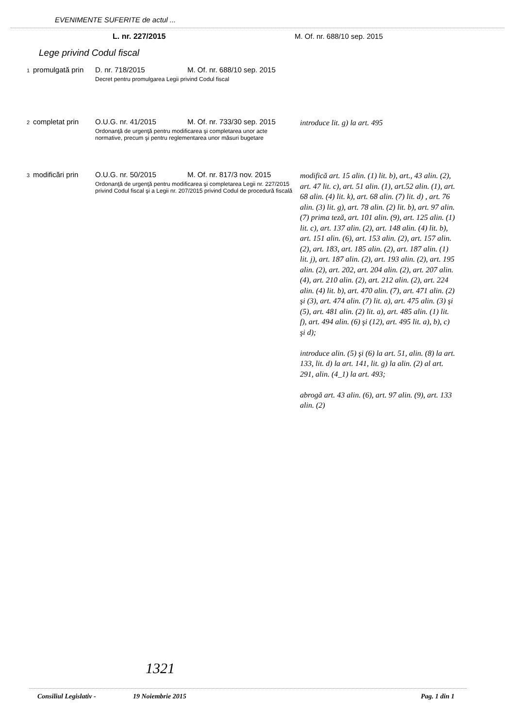EVENIMENTE SUFERITE de actul ...
L. nr. 227/2015 M. Of. nr. 688/10 sep. 2015
Lege privind Codul fiscal
| 1 | promulgată prin | D. nr. 718/2015 M. Of. nr. 688/10 sep. 2015 Decret pentru promulgarea Legii privind Codul fiscal | |
| 2 | completat prin | O.U.G. nr. 41/2015 M. Of. nr. 733/30 sep. 2015 Ordonanţă de urgenţă pentru modificarea şi completarea unor acte normative, precum şi pentru reglementarea unor măsuri bugetare | introduce lit. g) la art. 495 |
| 3 | modificări prin | O.U.G. nr. 50/2015 M. Of. nr. 817/3 nov. 2015 Ordonanţă de urgenţă pentru modificarea şi completarea Legii nr. 227/2015 privind Codul fiscal şi a Legii nr. 207/2015 privind Codul de procedură fiscală | modifică art. 15 alin. (1) lit. b), art., 43 alin. (2), art. 47 lit. c), art. 51 alin. (1), art.52 alin. (1), art. 68 alin. (4) lit. k), art. 68 alin. (7) lit. d) , art. 76 alin. (3) lit. g), art. 78 alin. (2) lit. b), art. 97 alin. (7) prima teză, art. 101 alin. (9), art. 125 alin. (1) lit. c), art. 137 alin. (2), art. 148 alin. (4) lit. b), art. 151 alin. (6), art. 153 alin. (2), art. 157 alin. (2), art. 183, art. 185 alin. (2), art. 187 alin. (1) lit. j), art. 187 alin. (2), art. 193 alin. (2), art. 195 alin. (2), art. 202, art. 204 alin. (2), art. 207 alin. (4), art. 210 alin. (2), art. 212 alin. (2), art. 224 alin. (4) lit. b), art. 470 alin. (7), art. 471 alin. (2) şi (3), art. 474 alin. (7) lit. a), art. 475 alin. (3) şi (5), art. 481 alin. (2) lit. a), art. 485 alin. (1) lit. f), art. 494 alin. (6) şi (12), art. 495 lit. a), b), c) şi d); introduce alin. (5) şi (6) la art. 51, alin. (8) la art. 133, lit. d) la art. 141, lit. g) la alin. (2) al art. 291, alin. (4_1) la art. 493; abrogă art. 43 alin. (6), art. 97 alin. (9), art. 133 alin. (2) |
1321
Consiliul Legislativ - 19 Noiembrie 2015 Pag. 1 din 1